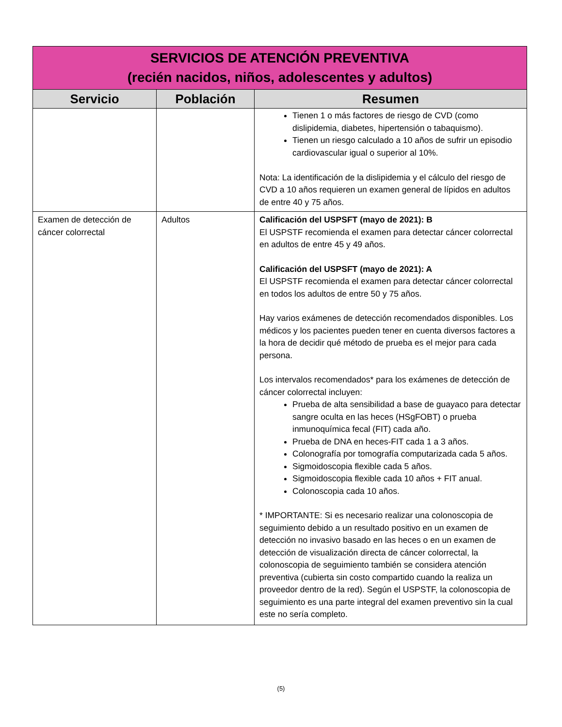| SERVICIOS DE ATENCIÓN PREVENTIVA (recién nacidos, niños, adolescentes y adultos) | | |
| Servicio | Población | Resumen |
| | | Tienen 1 o más factores de riesgo de CVD (como dislipidemia, diabetes, hipertensión o tabaquismo). Tienen un riesgo calculado a 10 años de sufrir un episodio cardiovascular igual o superior al 10%. Nota: La identificación de la dislipidemia y el cálculo del riesgo de CVD a 10 años requieren un examen general de lípidos en adultos de entre 40 y 75 años. |
| Examen de detección de cáncer colorrectal | Adultos | Calificación del USPSFT (mayo de 2021): B El USPSTF recomienda el examen para detectar cáncer colorrectal en adultos de entre 45 y 49 años. Calificación del USPSFT (mayo de 2021): A El USPSTF recomienda el examen para detectar cáncer colorrectal en todos los adultos de entre 50 y 75 años. Hay varios exámenes de detección recomendados disponibles. Los médicos y los pacientes pueden tener en cuenta diversos factores a la hora de decidir qué método de prueba es el mejor para cada persona. Los intervalos recomendados* para los exámenes de detección de cáncer colorrectal incluyen: Prueba de alta sensibilidad a base de guayaco para detectar sangre oculta en las heces (HSgFOBT) o prueba inmunoquímica fecal (FIT) cada año. Prueba de DNA en heces-FIT cada 1 a 3 años. Colonografía por tomografía computarizada cada 5 años. Sigmoidoscopia flexible cada 5 años. Sigmoidoscopia flexible cada 10 años + FIT anual. Colonoscopia cada 10 años. * IMPORTANTE: Si es necesario realizar una colonoscopia de seguimiento debido a un resultado positivo en un examen de detección no invasivo basado en las heces o en un examen de detección de visualización directa de cáncer colorrectal, la colonoscopia de seguimiento también se considera atención preventiva (cubierta sin costo compartido cuando la realiza un proveedor dentro de la red). Según el USPSTF, la colonoscopia de seguimiento es una parte integral del examen preventivo sin la cual este no sería completo. |
(5)